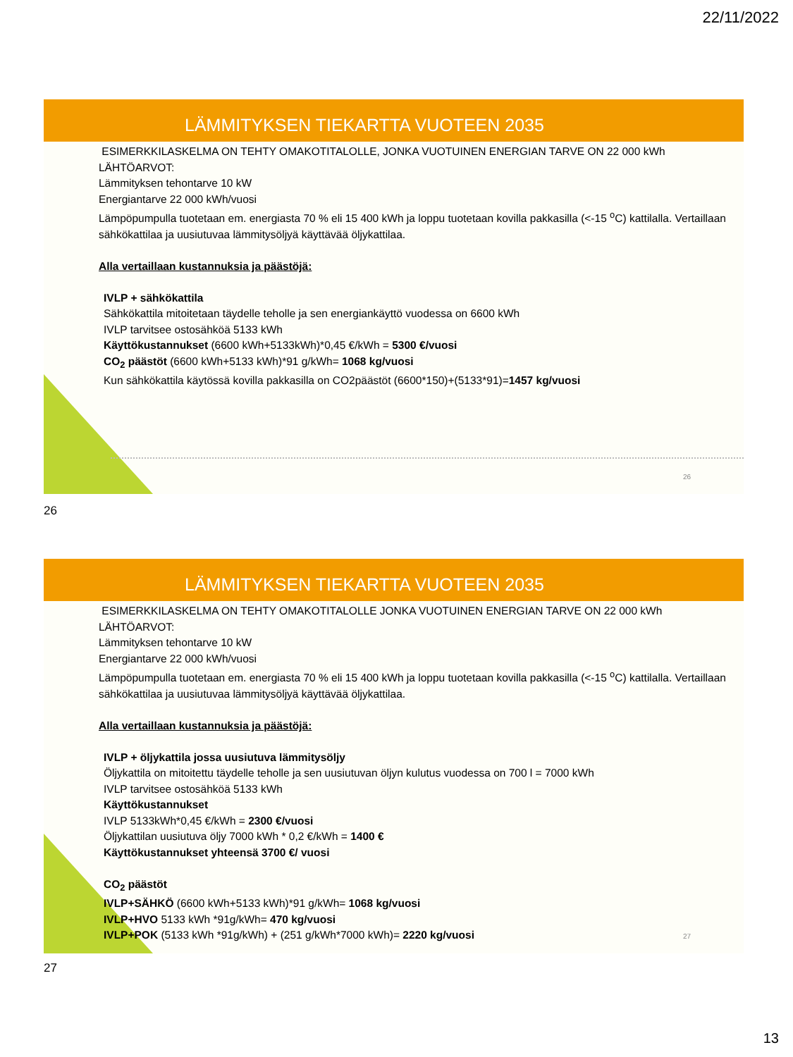22/11/2022
LÄMMITYKSEN TIEKARTTA VUOTEEN 2035
ESIMERKKILASKELMA ON TEHTY OMAKOTITALOLLE, JONKA VUOTUINEN ENERGIAN TARVE ON 22 000 kWh
LÄHTÖARVOT:
Lämmityksen tehontarve 10 kW
Energiantarve 22 000 kWh/vuosi
Lämpöpumpulla tuotetaan em. energiasta 70 % eli 15 400 kWh ja loppu tuotetaan kovilla pakkasilla (<-15 <sup>o</sup>C) kattilalla. Vertaillaan sähkökattilaa ja uusiutuvaa lämmitysöljyä käyttävää öljykattilaa.
Alla vertaillaan kustannuksia ja päästöjä:
IVLP + sähkökattila
Sähkökattila mitoitetaan täydelle teholle ja sen energiankäyttö vuodessa on 6600 kWh
IVLP tarvitsee ostosähköä 5133 kWh
Käyttökustannukset (6600 kWh+5133kWh)*0,45 €/kWh = 5300 €/vuosi
CO<sub>2</sub> päästöt (6600 kWh+5133 kWh)*91 g/kWh= 1068 kg/vuosi
Kun sähkökattila käytössä kovilla pakkasilla on CO2päästöt (6600*150)+(5133*91)=1457 kg/vuosi
26
26
LÄMMITYKSEN TIEKARTTA VUOTEEN 2035
ESIMERKKILASKELMA ON TEHTY OMAKOTITALOLLE JONKA VUOTUINEN ENERGIAN TARVE ON 22 000 kWh
LÄHTÖARVOT:
Lämmityksen tehontarve 10 kW
Energiantarve 22 000 kWh/vuosi
Lämpöpumpulla tuotetaan em. energiasta 70 % eli 15 400 kWh ja loppu tuotetaan kovilla pakkasilla (<-15 <sup>o</sup>C) kattilalla. Vertaillaan sähkökattilaa ja uusiutuvaa lämmitysöljyä käyttävää öljykattilaa.
Alla vertaillaan kustannuksia ja päästöjä:
IVLP + öljykattila jossa uusiutuva lämmitysöljy
Öljykattila on mitoitettu täydelle teholle ja sen uusiutuvan öljyn kulutus vuodessa on 700 l = 7000 kWh
IVLP tarvitsee ostosähköä 5133 kWh
Käyttökustannukset
IVLP 5133kWh*0,45 €/kWh = 2300 €/vuosi
Öljykattilan uusiutuva öljy 7000 kWh * 0,2 €/kWh = 1400 €
Käyttökustannukset yhteensä 3700 €/ vuosi
CO<sub>2</sub> päästöt
IVLP+SÄHKÖ (6600 kWh+5133 kWh)*91 g/kWh= 1068 kg/vuosi
IVLP+HVO 5133 kWh *91g/kWh= 470 kg/vuosi
IVLP+POK (5133 kWh *91g/kWh) + (251 g/kWh*7000 kWh)= 2220 kg/vuosi
27
27
13